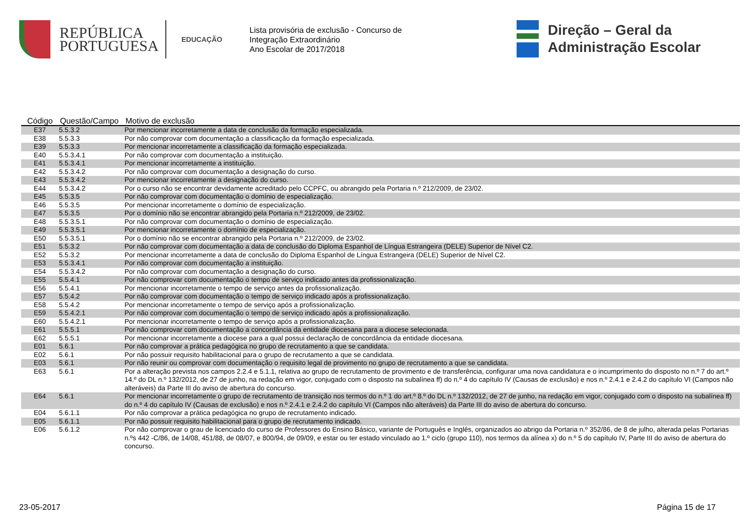REPÚBLICA
PORTUGUESA
EDUCAÇÃO
Lista provisória de exclusão - Concurso de
Integração Extraordinário
Ano Escolar de 2017/2018
Direção – Geral da
Administração Escolar
| Código | Questão/Campo | Motivo de exclusão |
| --- | --- | --- |
| E37 | 5.5.3.2 | Por mencionar incorretamente a data de conclusão da formação especializada. |
| E38 | 5.5.3.3 | Por não comprovar com documentação a classificação da formação especializada. |
| E39 | 5.5.3.3 | Por mencionar incorretamente a classificação da formação especializada. |
| E40 | 5.5.3.4.1 | Por não comprovar com documentação a instituição. |
| E41 | 5.5.3.4.1 | Por mencionar incorretamente a instituição. |
| E42 | 5.5.3.4.2 | Por não comprovar com documentação a designação do curso. |
| E43 | 5.5.3.4.2 | Por mencionar incorretamente a designação do curso. |
| E44 | 5.5.3.4.2 | Por o curso não se encontrar devidamente acreditado pelo CCPFC, ou abrangido pela Portaria n.º 212/2009, de 23/02. |
| E45 | 5.5.3.5 | Por não comprovar com documentação o domínio de especialização. |
| E46 | 5.5.3.5 | Por mencionar incorretamente o domínio de especialização. |
| E47 | 5.5.3.5 | Por o domínio não se encontrar abrangido pela Portaria n.º 212/2009, de 23/02. |
| E48 | 5.5.3.5.1 | Por não comprovar com documentação o domínio de especialização. |
| E49 | 5.5.3.5.1 | Por mencionar incorretamente o domínio de especialização. |
| E50 | 5.5.3.5.1 | Por o domínio não se encontrar abrangido pela Portaria n.º 212/2009, de 23/02. |
| E51 | 5.5.3.2 | Por não comprovar com documentação a data de conclusão do Diploma Espanhol de Língua Estrangeira (DELE) Superior de Nível C2. |
| E52 | 5.5.3.2 | Por mencionar incorretamente a data de conclusão do Diploma Espanhol de Língua Estrangeira (DELE) Superior de Nível C2. |
| E53 | 5.5.3.4.1 | Por não comprovar com documentação a instituição. |
| E54 | 5.5.3.4.2 | Por não comprovar com documentação a designação do curso. |
| E55 | 5.5.4.1 | Por não comprovar com documentação o tempo de serviço indicado antes da profissionalização. |
| E56 | 5.5.4.1 | Por mencionar incorretamente o tempo de serviço antes da profissionalização. |
| E57 | 5.5.4.2 | Por não comprovar com documentação o tempo de serviço indicado após a profissionalização. |
| E58 | 5.5.4.2 | Por mencionar incorretamente o tempo de serviço após a profissionalização. |
| E59 | 5.5.4.2.1 | Por não comprovar com documentação o tempo de serviço indicado após a profissionalização. |
| E60 | 5.5.4.2.1 | Por mencionar incorretamente o tempo de serviço após a profissionalização. |
| E61 | 5.5.5.1 | Por não comprovar com documentação a concordância da entidade diocesana para a diocese selecionada. |
| E62 | 5.5.5.1 | Por mencionar incorretamente a diocese para a qual possui declaração de concordância da entidade diocesana. |
| E01 | 5.6.1 | Por não comprovar a prática pedagógica no grupo de recrutamento a que se candidata. |
| E02 | 5.6.1 | Por não possuir requisito habilitacional para o grupo de recrutamento a que se candidata. |
| E03 | 5.6.1 | Por não reunir ou comprovar com documentação o requisito legal de provimento no grupo de recrutamento a que se candidata. |
| E63 | 5.6.1 | Por a alteração prevista nos campos 2.2.4 e 5.1.1, relativa ao grupo de recrutamento de provimento e de transferência, configurar uma nova candidatura e o incumprimento do disposto no n.º 7 do art.º 14.º do DL n.º 132/2012, de 27 de junho, na redação em vigor, conjugado com o disposto na subalínea ff) do n.º 4 do capítulo IV (Causas de exclusão) e nos n.º 2.4.1 e 2.4.2 do capítulo VI (Campos não alteráveis) da Parte III do aviso de abertura do concurso. |
| E64 | 5.6.1 | Por mencionar incorretamente o grupo de recrutamento de transição nos termos do n.º 1 do art.º 8.º do DL n.º 132/2012, de 27 de junho, na redação em vigor, conjugado com o disposto na subalínea ff) do n.º 4 do capítulo IV (Causas de exclusão) e nos n.º 2.4.1 e 2.4.2 do capítulo VI (Campos não alteráveis) da Parte III do aviso de abertura do concurso. |
| E04 | 5.6.1.1 | Por não comprovar a prática pedagógica no grupo de recrutamento indicado. |
| E05 | 5.6.1.1 | Por não possuir requisito habilitacional para o grupo de recrutamento indicado. |
| E06 | 5.6.1.2 | Por não comprovar o grau de licenciado do curso de Professores do Ensino Básico, variante de Português e Inglês, organizados ao abrigo da Portaria n.º 352/86, de 8 de julho, alterada pelas Portarias n.ºs 442 -C/86, de 14/08, 451/88, de 08/07, e 800/94, de 09/09, e estar ou ter estado vinculado ao 1.º ciclo (grupo 110), nos termos da alínea x) do n.º 5 do capítulo IV, Parte III do aviso de abertura do concurso. |
23-05-2017 Página 15 de 17